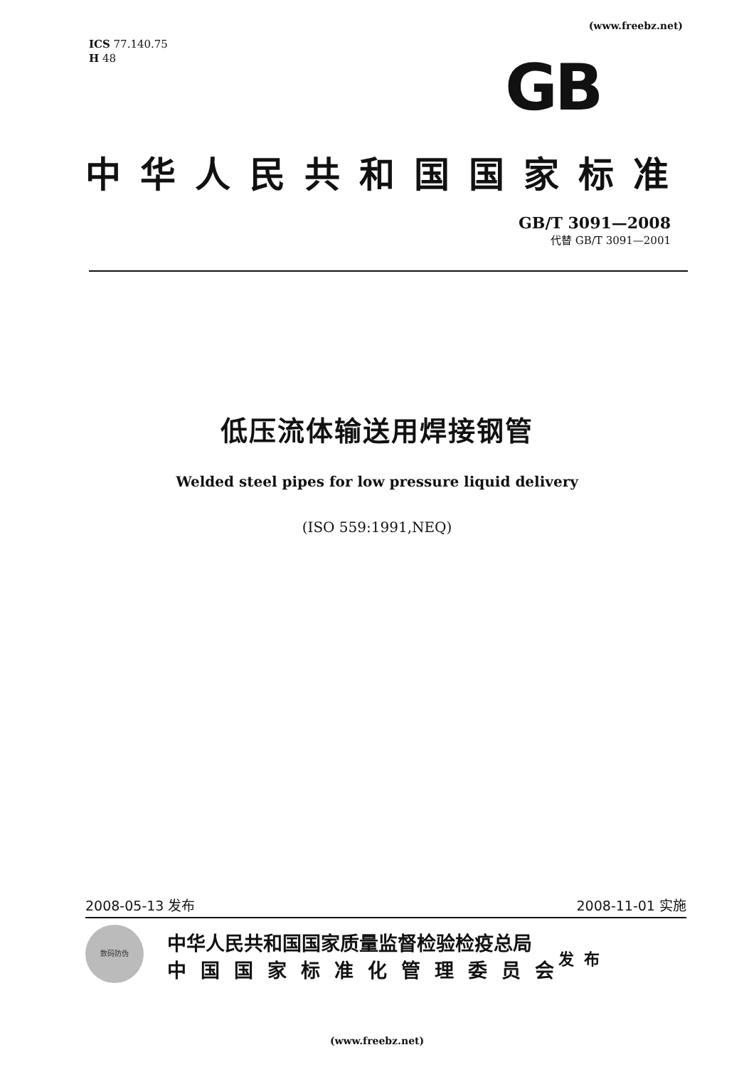(www.freebz.net)
ICS 77.140.75
H 48
GB
中华人民共和国国家标准
GB/T 3091—2008
代替 GB/T 3091—2001
低压流体输送用焊接钢管
Welded steel pipes for low pressure liquid delivery
(ISO 559:1991,NEQ)
2008-05-13 发布 2008-11-01 实施
数码防伪
中华人民共和国国家质量监督检验检疫总局
中国国家标准化管理委员会
发布
(www.freebz.net)